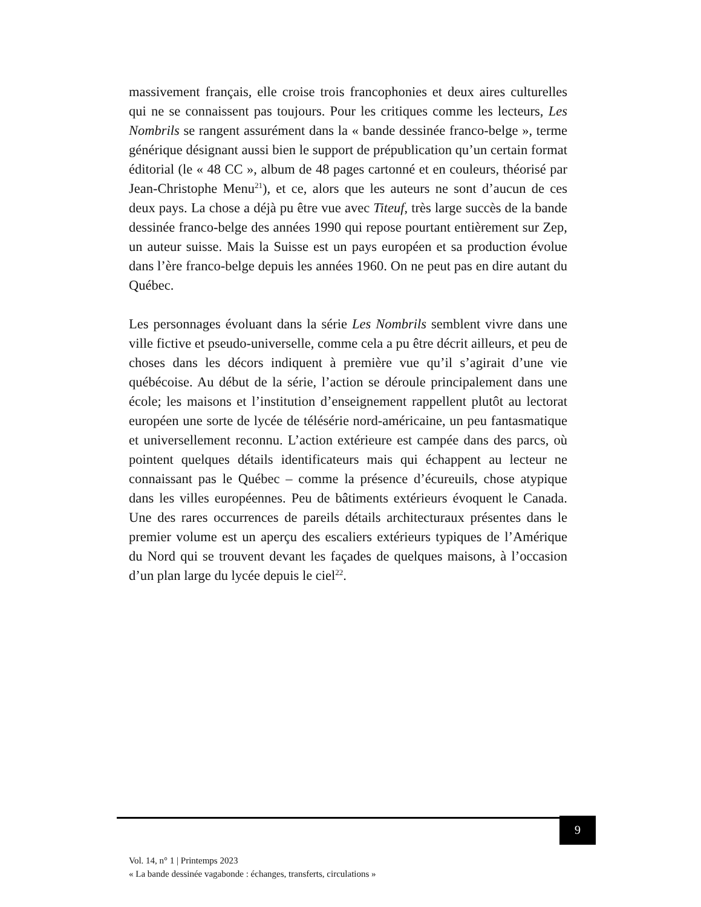massivement français, elle croise trois francophonies et deux aires culturelles qui ne se connaissent pas toujours. Pour les critiques comme les lecteurs, Les Nombrils se rangent assurément dans la « bande dessinée franco-belge », terme générique désignant aussi bien le support de prépublication qu’un certain format éditorial (le « 48 CC », album de 48 pages cartonné et en couleurs, théorisé par Jean-Christophe Menu<sup>21</sup>), et ce, alors que les auteurs ne sont d’aucun de ces deux pays. La chose a déjà pu être vue avec Titeuf, très large succès de la bande dessinée franco-belge des années 1990 qui repose pourtant entièrement sur Zep, un auteur suisse. Mais la Suisse est un pays européen et sa production évolue dans l’ère franco-belge depuis les années 1960. On ne peut pas en dire autant du Québec.
Les personnages évoluant dans la série Les Nombrils semblent vivre dans une ville fictive et pseudo-universelle, comme cela a pu être décrit ailleurs, et peu de choses dans les décors indiquent à première vue qu’il s’agirait d’une vie québécoise. Au début de la série, l’action se déroule principalement dans une école; les maisons et l’institution d’enseignement rappellent plutôt au lectorat européen une sorte de lycée de télésérie nord-américaine, un peu fantasmatique et universellement reconnu. L’action extérieure est campée dans des parcs, où pointent quelques détails identificateurs mais qui échappent au lecteur ne connaissant pas le Québec – comme la présence d’écureuils, chose atypique dans les villes européennes. Peu de bâtiments extérieurs évoquent le Canada. Une des rares occurrences de pareils détails architecturaux présentes dans le premier volume est un aperçu des escaliers extérieurs typiques de l’Amérique du Nord qui se trouvent devant les façades de quelques maisons, à l’occasion d’un plan large du lycée depuis le ciel<sup>22</sup>.
9
Vol. 14, n° 1 | Printemps 2023
« La bande dessinée vagabonde : échanges, transferts, circulations »